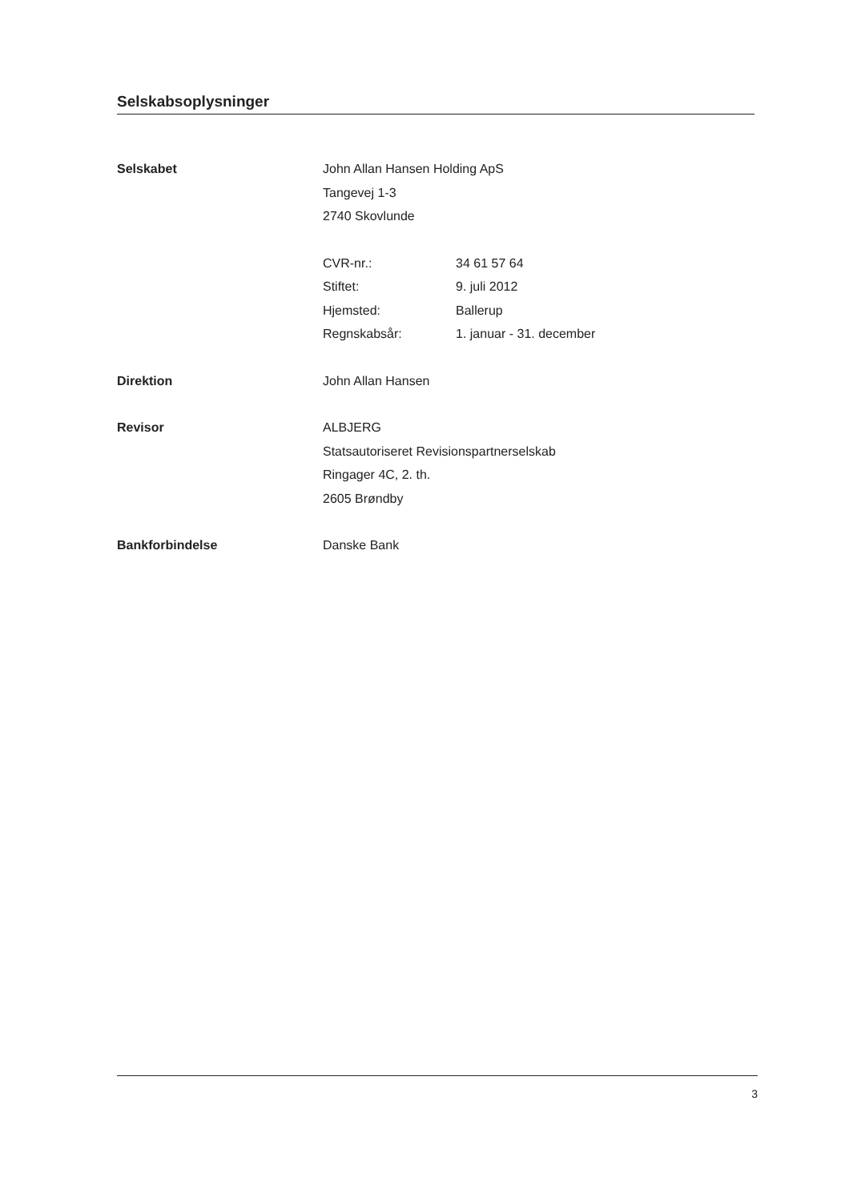Selskabsoplysninger
| Selskabet | John Allan Hansen Holding ApS | |
| | Tangevej 1-3 | |
| | 2740 Skovlunde | |
| | CVR-nr.: | 34 61 57 64 |
| | Stiftet: | 9. juli 2012 |
| | Hjemsted: | Ballerup |
| | Regnskabsår: | 1. januar - 31. december |
| Direktion | John Allan Hansen | |
| Revisor | ALBJERG | |
| | Statsautoriseret Revisionspartnerselskab | |
| | Ringager 4C, 2. th. | |
| | 2605 Brøndby | |
| Bankforbindelse | Danske Bank | |
3